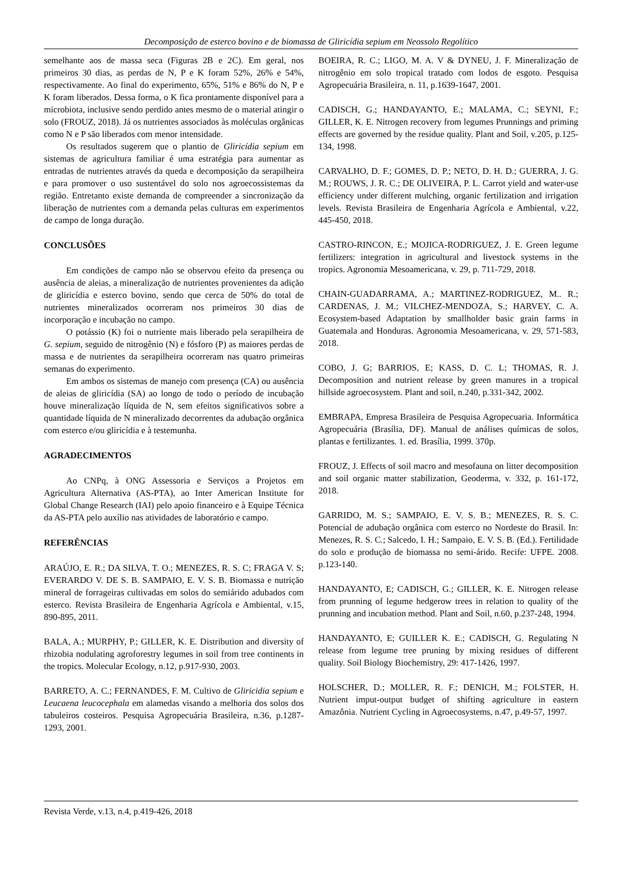Decomposição de esterco bovino e de biomassa de Gliricídia sepium em Neossolo Regolítico
semelhante aos de massa seca (Figuras 2B e 2C). Em geral, nos primeiros 30 dias, as perdas de N, P e K foram 52%, 26% e 54%, respectivamente. Ao final do experimento, 65%, 51% e 86% do N, P e K foram liberados. Dessa forma, o K fica prontamente disponível para a microbiota, inclusive sendo perdido antes mesmo de o material atingir o solo (FROUZ, 2018). Já os nutrientes associados às moléculas orgânicas como N e P são liberados com menor intensidade.
Os resultados sugerem que o plantio de Gliricídia sepium em sistemas de agricultura familiar é uma estratégia para aumentar as entradas de nutrientes através da queda e decomposição da serapilheira e para promover o uso sustentável do solo nos agroecossistemas da região. Entretanto existe demanda de compreender a sincronização da liberação de nutrientes com a demanda pelas culturas em experimentos de campo de longa duração.
CONCLUSÕES
Em condições de campo não se observou efeito da presença ou ausência de aleias, a mineralização de nutrientes provenientes da adição de gliricídia e esterco bovino, sendo que cerca de 50% do total de nutrientes mineralizados ocorreram nos primeiros 30 dias de incorporação e incubação no campo.
O potássio (K) foi o nutriente mais liberado pela serapilheira de G. sepium, seguido de nitrogênio (N) e fósforo (P) as maiores perdas de massa e de nutrientes da serapilheira ocorreram nas quatro primeiras semanas do experimento.
Em ambos os sistemas de manejo com presença (CA) ou ausência de aleias de gliricídia (SA) ao longo de todo o período de incubação houve mineralização líquida de N, sem efeitos significativos sobre a quantidade líquida de N mineralizado decorrentes da adubação orgânica com esterco e/ou gliricídia e à testemunha.
AGRADECIMENTOS
Ao CNPq, à ONG Assessoria e Serviços a Projetos em Agricultura Alternativa (AS-PTA), ao Inter American Institute for Global Change Research (IAI) pelo apoio financeiro e à Equipe Técnica da AS-PTA pelo auxílio nas atividades de laboratório e campo.
REFERÊNCIAS
ARAÚJO, E. R.; DA SILVA, T. O.; MENEZES, R. S. C; FRAGA V. S; EVERARDO V. DE S. B. SAMPAIO, E. V. S. B. Biomassa e nutrição mineral de forrageiras cultivadas em solos do semiárido adubados com esterco. Revista Brasileira de Engenharia Agrícola e Ambiental, v.15, 890-895, 2011.
BALA, A.; MURPHY, P.; GILLER, K. E. Distribution and diversity of rhizobia nodulating agroforestry legumes in soil from tree continents in the tropics. Molecular Ecology, n.12, p.917-930, 2003.
BARRETO, A. C.; FERNANDES, F. M. Cultivo de Gliricidia sepium e Leucaena leucocephala em alamedas visando a melhoria dos solos dos tabuleiros costeiros. Pesquisa Agropecuária Brasileira, n.36, p.1287-1293, 2001.
BOEIRA, R. C.; LIGO, M. A. V & DYNEU, J. F. Mineralização de nitrogênio em solo tropical tratado com lodos de esgoto. Pesquisa Agropecuária Brasileira, n. 11, p.1639-1647, 2001.
CADISCH, G.; HANDAYANTO, E.; MALAMA, C.; SEYNI, F.; GILLER, K. E. Nitrogen recovery from legumes Prunnings and priming effects are governed by the residue quality. Plant and Soil, v.205, p.125-134, 1998.
CARVALHO, D. F.; GOMES, D. P.; NETO, D. H. D.; GUERRA, J. G. M.; ROUWS, J. R. C.; DE OLIVEIRA, P. L. Carrot yield and water-use efficiency under different mulching, organic fertilization and irrigation levels. Revista Brasileira de Engenharia Agrícola e Ambiental, v.22, 445-450, 2018.
CASTRO-RINCON, E.; MOJICA-RODRIGUEZ, J. E. Green legume fertilizers: integration in agricultural and livestock systems in the tropics. Agronomia Mesoamericana, v. 29, p. 711-729, 2018.
CHAIN-GUADARRAMA, A.; MARTINEZ-RODRIGUEZ, M.. R.; CARDENAS, J. M.; VILCHEZ-MENDOZA, S.; HARVEY, C. A. Ecosystem-based Adaptation by smallholder basic grain farms in Guatemala and Honduras. Agronomia Mesoamericana, v. 29, 571-583, 2018.
COBO, J. G; BARRIOS, E; KASS, D. C. L; THOMAS, R. J. Decomposition and nutrient release by green manures in a tropical hillside agroecosystem. Plant and soil, n.240, p.331-342, 2002.
EMBRAPA, Empresa Brasileira de Pesquisa Agropecuaria. Informática Agropecuária (Brasília, DF). Manual de análises químicas de solos, plantas e fertilizantes. 1. ed. Brasília, 1999. 370p.
FROUZ, J. Effects of soil macro and mesofauna on litter decomposition and soil organic matter stabilization, Geoderma, v. 332, p. 161-172, 2018.
GARRIDO, M. S.; SAMPAIO, E. V. S. B.; MENEZES, R. S. C. Potencial de adubação orgânica com esterco no Nordeste do Brasil. In: Menezes, R. S. C.; Salcedo, I. H.; Sampaio, E. V. S. B. (Ed.). Fertilidade do solo e produção de biomassa no semi-árido. Recife: UFPE. 2008. p.123-140.
HANDAYANTO, E; CADISCH, G.; GILLER, K. E. Nitrogen release from prunning of legume hedgerow trees in relation to quality of the prunning and incubation method. Plant and Soil, n.60, p.237-248, 1994.
HANDAYANTO, E; GUILLER K. E.; CADISCH, G. Regulating N release from legume tree pruning by mixing residues of different quality. Soil Biology Biochemistry, 29: 417-1426, 1997.
HOLSCHER, D.; MOLLER, R. F.; DENICH, M.; FOLSTER, H. Nutrient imput-output budget of shifting agriculture in eastern Amazônia. Nutrient Cycling in Agroecosystems, n.47, p.49-57, 1997.
Revista Verde, v.13, n.4, p.419-426, 2018